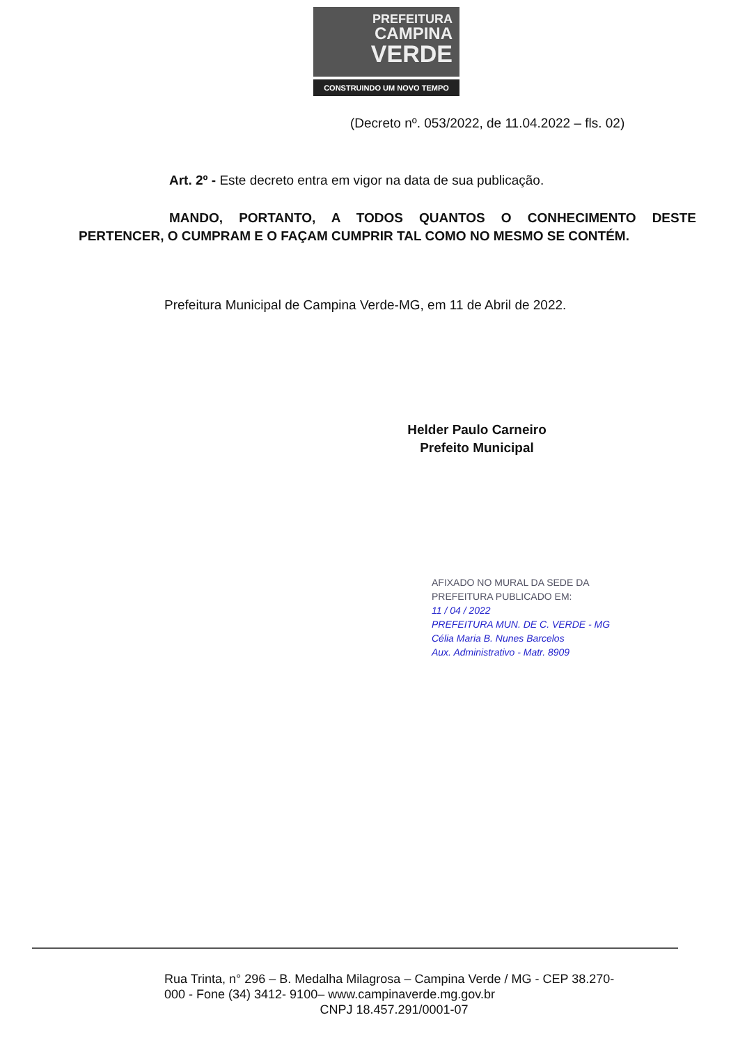PREFEITURA
CAMPINA
VERDE
CONSTRUINDO UM NOVO TEMPO
(Decreto nº. 053/2022, de 11.04.2022 – fls. 02)
Art. 2º - Este decreto entra em vigor na data de sua publicação.
MANDO, PORTANTO, A TODOS QUANTOS O CONHECIMENTO DESTE PERTENCER, O CUMPRAM E O FAÇAM CUMPRIR TAL COMO NO MESMO SE CONTÉM.
Prefeitura Municipal de Campina Verde-MG, em 11 de Abril de 2022.
Helder Paulo Carneiro
Prefeito Municipal
AFIXADO NO MURAL DA SEDE DA
PREFEITURA PUBLICADO EM:
11 / 04 / 2022
PREFEITURA MUN. DE C. VERDE - MG
Célia Maria B. Nunes Barcelos
Aux. Administrativo - Matr. 8909
Rua Trinta, n° 296 – B. Medalha Milagrosa – Campina Verde / MG - CEP 38.270-000 - Fone (34) 3412- 9100– www.campinaverde.mg.gov.br
CNPJ 18.457.291/0001-07